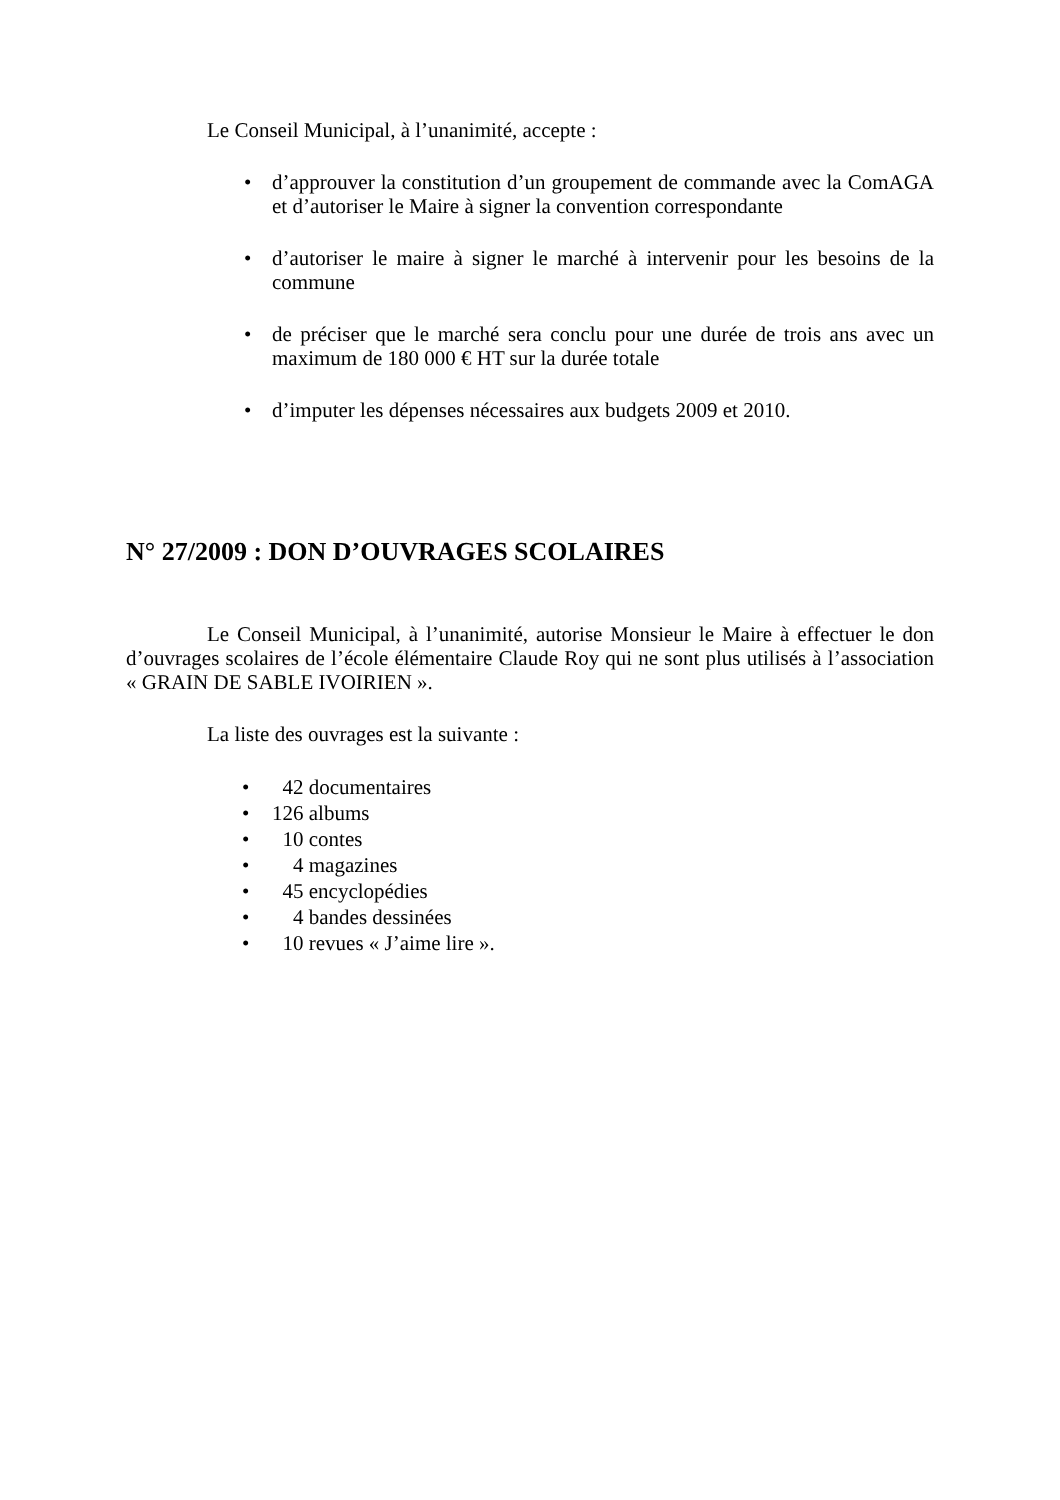Le Conseil Municipal, à l’unanimité, accepte :
• d’approuver la constitution d’un groupement de commande avec la ComAGA et d’autoriser le Maire à signer la convention correspondante
• d’autoriser le maire à signer le marché à intervenir pour les besoins de la commune
• de préciser que le marché sera conclu pour une durée de trois ans avec un maximum de 180 000 € HT sur la durée totale
• d’imputer les dépenses nécessaires aux budgets 2009 et 2010.
N° 27/2009 : DON D’OUVRAGES SCOLAIRES
Le Conseil Municipal, à l’unanimité, autorise Monsieur le Maire à effectuer le don d’ouvrages scolaires de l’école élémentaire Claude Roy qui ne sont plus utilisés à l’association « GRAIN DE SABLE IVOIRIEN ».
La liste des ouvrages est la suivante :
• 42 documentaires
• 126 albums
• 10 contes
• 4 magazines
• 45 encyclopédies
• 4 bandes dessinées
• 10 revues « J’aime lire ».